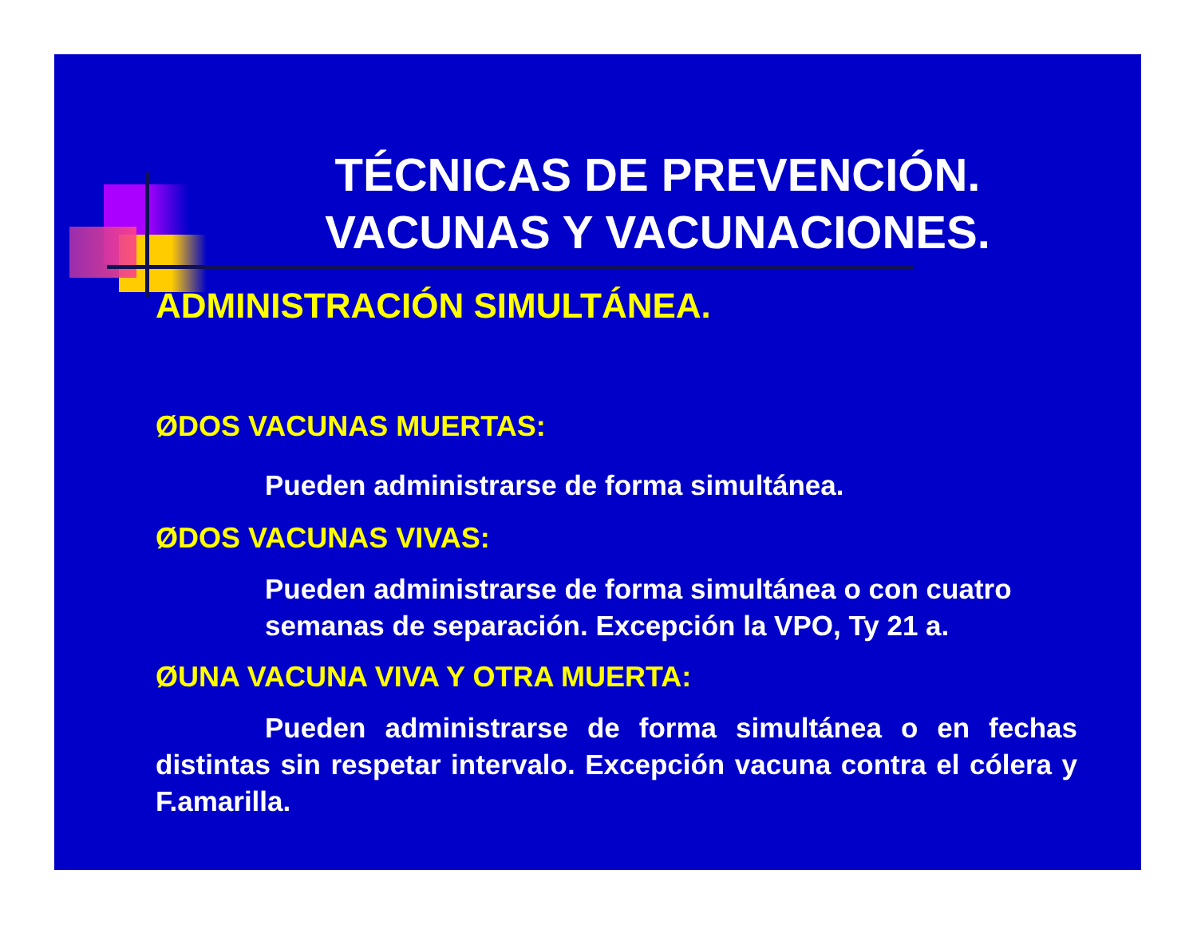TÉCNICAS DE PREVENCIÓN.
VACUNAS Y VACUNACIONES.
ADMINISTRACIÓN SIMULTÁNEA.
ØDOS VACUNAS MUERTAS:
Pueden administrarse de forma simultánea.
ØDOS VACUNAS VIVAS:
Pueden administrarse de forma simultánea o con cuatro semanas de separación. Excepción la VPO, Ty 21 a.
ØUNA VACUNA VIVA Y OTRA MUERTA:
Pueden administrarse de forma simultánea o en fechas distintas sin respetar intervalo. Excepción vacuna contra el cólera y F.amarilla.